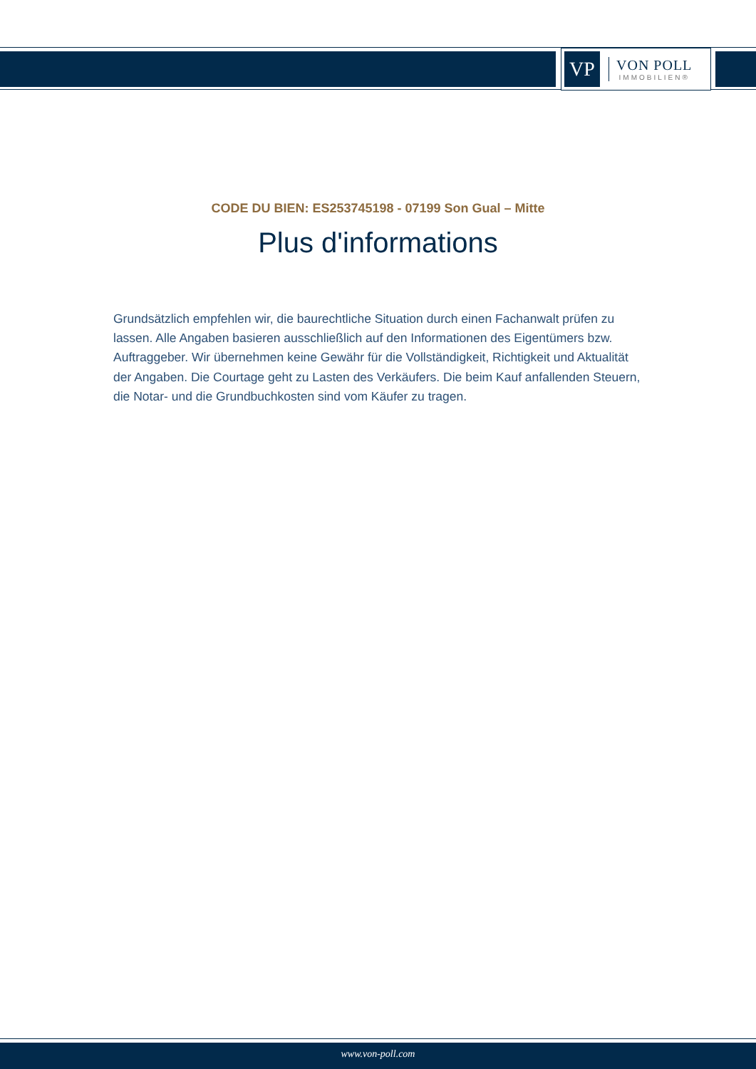VP
VON POLL
IMMOBILIEN®
CODE DU BIEN: ES253745198 - 07199 Son Gual – Mitte
Plus d'informations
Grundsätzlich empfehlen wir, die baurechtliche Situation durch einen Fachanwalt prüfen zu lassen. Alle Angaben basieren ausschließlich auf den Informationen des Eigentümers bzw. Auftraggeber. Wir übernehmen keine Gewähr für die Vollständigkeit, Richtigkeit und Aktualität der Angaben. Die Courtage geht zu Lasten des Verkäufers. Die beim Kauf anfallenden Steuern, die Notar- und die Grundbuchkosten sind vom Käufer zu tragen.
www.von-poll.com